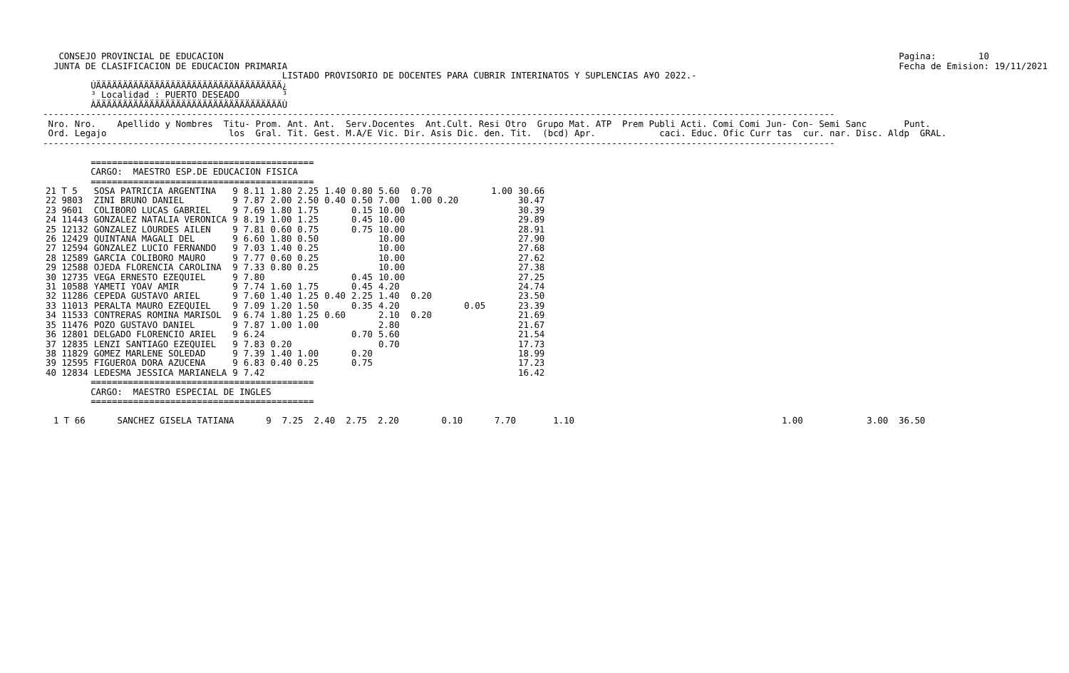CONSEJO PROVINCIAL DE EDUCACION
  JUNTA DE CLASIFICACION DE EDUCACION PRIMARIA
Pagina:        10
Fecha de Emision: 19/11/2021
                                             LISTADO PROVISORIO DE DOCENTES PARA CUBRIR INTERINATOS Y SUPLENCIAS A¥O 2022.-
         ÚÄÄÄÄÄÄÄÄÄÄÄÄÄÄÄÄÄÄÄÄÄÄÄÄÄÄÄÄÄÄÄÄÄÄÄ¿
         ³ Localidad : PUERTO DESEADO        ³
         ÀÄÄÄÄÄÄÄÄÄÄÄÄÄÄÄÄÄÄÄÄÄÄÄÄÄÄÄÄÄÄÄÄÄÄÄÙ
-----------------------------------------------------------------------------------------------------------------------------------------------------
 Nro. Nro.    Apellido y Nombres  Titu- Prom. Ant. Ant.  Serv.Docentes  Ant.Cult. Resi Otro  Grupo Mat. ATP  Prem Publi Acti. Comi Comi Jun- Con- Semi Sanc       Punt.
 Ord. Legajo                       los  Gral. Tit. Gest. M.A/E Vic. Dir. Asis Dic. den. Tit.  (bcd) Apr.            caci. Educ. Ofic Curr tas  cur. nar. Disc. Aldp  GRAL.
-----------------------------------------------------------------------------------------------------------------------------------------------------

         ==========================================
         CARGO:  MAESTRO ESP.DE EDUCACION FISICA
         ==========================================
| 21 T 5 | SOSA PATRICIA ARGENTINA | 9 | 8.11 | 1.80 | 2.25 | 1.40 | 0.80 | 5.60 | 0.70 | | 1.00 | 30.66 |
| 22 9803 | ZINI BRUNO DANIEL | 9 | 7.87 | 2.00 | 2.50 | 0.40 | 0.50 | 7.00 | 1.00 0.20 | | | 30.47 |
| 23 9601 | COLIBORO LUCAS GABRIEL | 9 | 7.69 | 1.80 | 1.75 | | 0.15 | 10.00 | | | | 30.39 |
| 24 11443 | GONZALEZ NATALIA VERONICA | 9 | 8.19 | 1.00 | 1.25 | | 0.45 | 10.00 | | | | 29.89 |
| 25 12132 | GONZALEZ LOURDES AILEN | 9 | 7.81 | 0.60 | 0.75 | | 0.75 | 10.00 | | | | 28.91 |
| 26 12429 | QUINTANA MAGALI DEL | 9 | 6.60 | 1.80 | 0.50 | | | 10.00 | | | | 27.90 |
| 27 12594 | GONZALEZ LUCIO FERNANDO | 9 | 7.03 | 1.40 | 0.25 | | | 10.00 | | | | 27.68 |
| 28 12589 | GARCIA COLIBORO MAURO | 9 | 7.77 | 0.60 | 0.25 | | | 10.00 | | | | 27.62 |
| 29 12588 | OJEDA FLORENCIA CAROLINA | 9 | 7.33 | 0.80 | 0.25 | | | 10.00 | | | | 27.38 |
| 30 12735 | VEGA ERNESTO EZEQUIEL | 9 | 7.80 | | | | 0.45 | 10.00 | | | | 27.25 |
| 31 10588 | YAMETI YOAV AMIR | 9 | 7.74 | 1.60 | 1.75 | | 0.45 | 4.20 | | | | 24.74 |
| 32 11286 | CEPEDA GUSTAVO ARIEL | 9 | 7.60 | 1.40 | 1.25 | 0.40 | 2.25 | 1.40 | 0.20 | | | 23.50 |
| 33 11013 | PERALTA MAURO EZEQUIEL | 9 | 7.09 | 1.20 | 1.50 | | 0.35 | 4.20 | | 0.05 | | 23.39 |
| 34 11533 | CONTRERAS ROMINA MARISOL | 9 | 6.74 | 1.80 | 1.25 | 0.60 | | 2.10 | 0.20 | | | 21.69 |
| 35 11476 | POZO GUSTAVO DANIEL | 9 | 7.87 | 1.00 | 1.00 | | | 2.80 | | | | 21.67 |
| 36 12801 | DELGADO FLORENCIO ARIEL | 9 | 6.24 | | | | 0.70 | 5.60 | | | | 21.54 |
| 37 12835 | LENZI SANTIAGO EZEQUIEL | 9 | 7.83 | 0.20 | | | | 0.70 | | | | 17.73 |
| 38 11829 | GOMEZ MARLENE SOLEDAD | 9 | 7.39 | 1.40 | 1.00 | | 0.20 | | | | | 18.99 |
| 39 12595 | FIGUEROA DORA AZUCENA | 9 | 6.83 | 0.40 | 0.25 | | 0.75 | | | | | 17.23 |
| 40 12834 | LEDESMA JESSICA MARIANELA | 9 | 7.42 | | | | | | | | | 16.42 |
         ==========================================
         CARGO:  MAESTRO ESPECIAL DE INGLES
         ==========================================

  1 T 66      SANCHEZ GISELA TATIANA      9  7.25  2.40  2.75  2.20        0.10      7.70       1.10                                       1.00            3.00  36.50